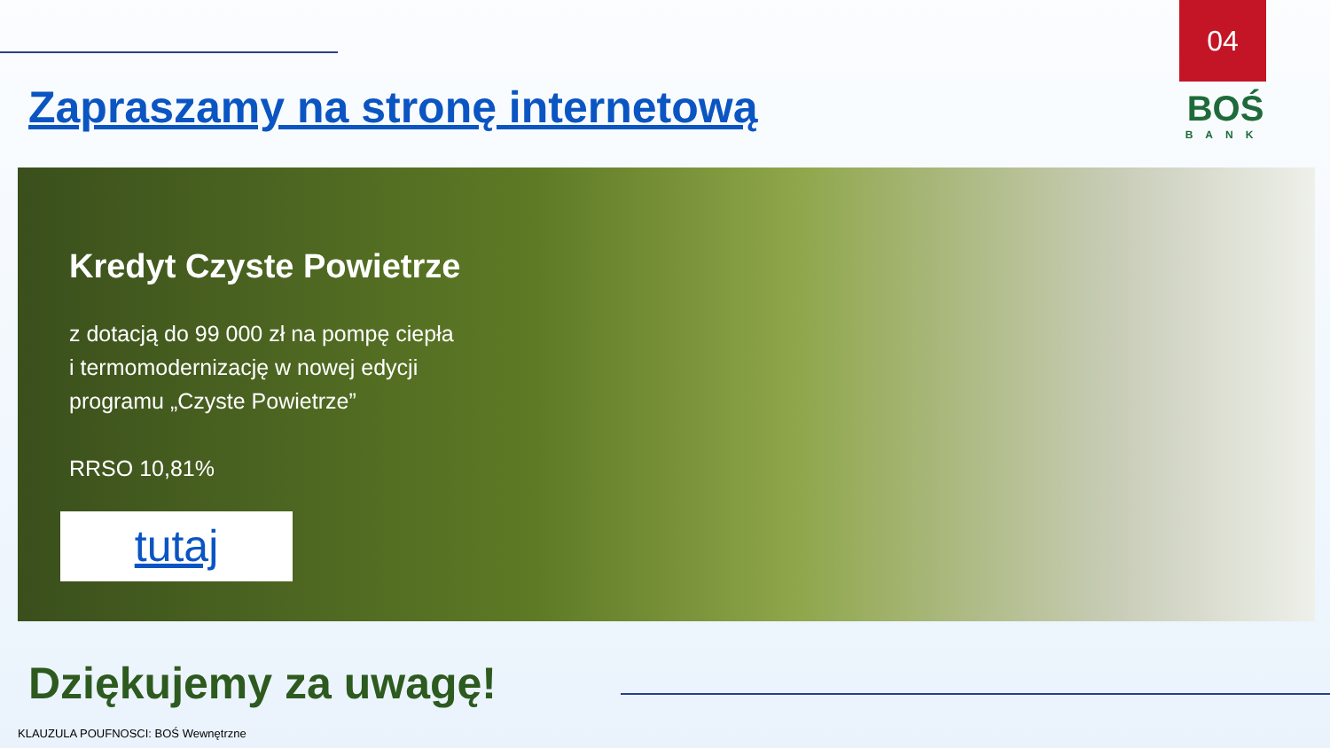04
Zapraszamy na stronę internetową
BOŚ
BANK
Kredyt Czyste Powietrze
z dotacją do 99 000 zł na pompę ciepła
i termomodernizację w nowej edycji
programu „Czyste Powietrze”
RRSO 10,81%
tutaj
Dziękujemy za uwagę!
KLAUZULA POUFNOSCI: BOŚ Wewnętrzne